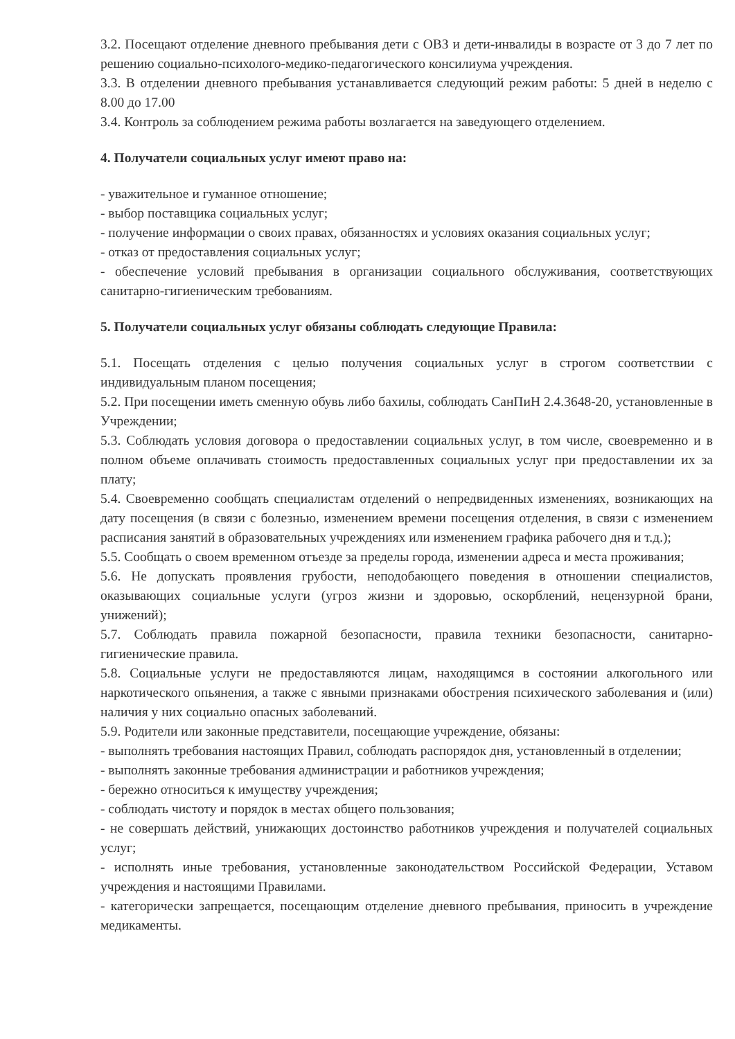3.2. Посещают отделение дневного пребывания дети с ОВЗ и дети-инвалиды в возрасте от 3 до 7 лет по решению социально-психолого-медико-педагогического консилиума учреждения.
3.3. В отделении дневного пребывания устанавливается следующий режим работы: 5 дней в неделю с 8.00 до 17.00
3.4. Контроль за соблюдением режима работы возлагается на заведующего отделением.
4. Получатели социальных услуг имеют право на:
- уважительное и гуманное отношение;
- выбор поставщика социальных услуг;
- получение информации о своих правах, обязанностях и условиях оказания социальных услуг;
- отказ от предоставления социальных услуг;
- обеспечение условий пребывания в организации социального обслуживания, соответствующих санитарно-гигиеническим требованиям.
5. Получатели социальных услуг обязаны соблюдать следующие Правила:
5.1. Посещать отделения с целью получения социальных услуг в строгом соответствии с индивидуальным планом посещения;
5.2. При посещении иметь сменную обувь либо бахилы, соблюдать СанПиН 2.4.3648-20, установленные в Учреждении;
5.3. Соблюдать условия договора о предоставлении социальных услуг, в том числе, своевременно и в полном объеме оплачивать стоимость предоставленных социальных услуг при предоставлении их за плату;
5.4. Своевременно сообщать специалистам отделений о непредвиденных изменениях, возникающих на дату посещения (в связи с болезнью, изменением времени посещения отделения, в связи с изменением расписания занятий в образовательных учреждениях или изменением графика рабочего дня и т.д.);
5.5. Сообщать о своем временном отъезде за пределы города, изменении адреса и места проживания;
5.6. Не допускать проявления грубости, неподобающего поведения в отношении специалистов, оказывающих социальные услуги (угроз жизни и здоровью, оскорблений, нецензурной брани, унижений);
5.7. Соблюдать правила пожарной безопасности, правила техники безопасности, санитарно-гигиенические правила.
5.8. Социальные услуги не предоставляются лицам, находящимся в состоянии алкогольного или наркотического опьянения, а также с явными признаками обострения психического заболевания и (или) наличия у них социально опасных заболеваний.
5.9. Родители или законные представители, посещающие учреждение, обязаны:
- выполнять требования настоящих Правил, соблюдать распорядок дня, установленный в отделении;
- выполнять законные требования администрации и работников учреждения;
- бережно относиться к имуществу учреждения;
- соблюдать чистоту и порядок в местах общего пользования;
- не совершать действий, унижающих достоинство работников учреждения и получателей социальных услуг;
- исполнять иные требования, установленные законодательством Российской Федерации, Уставом учреждения и настоящими Правилами.
- категорически запрещается, посещающим отделение дневного пребывания, приносить в учреждение медикаменты.